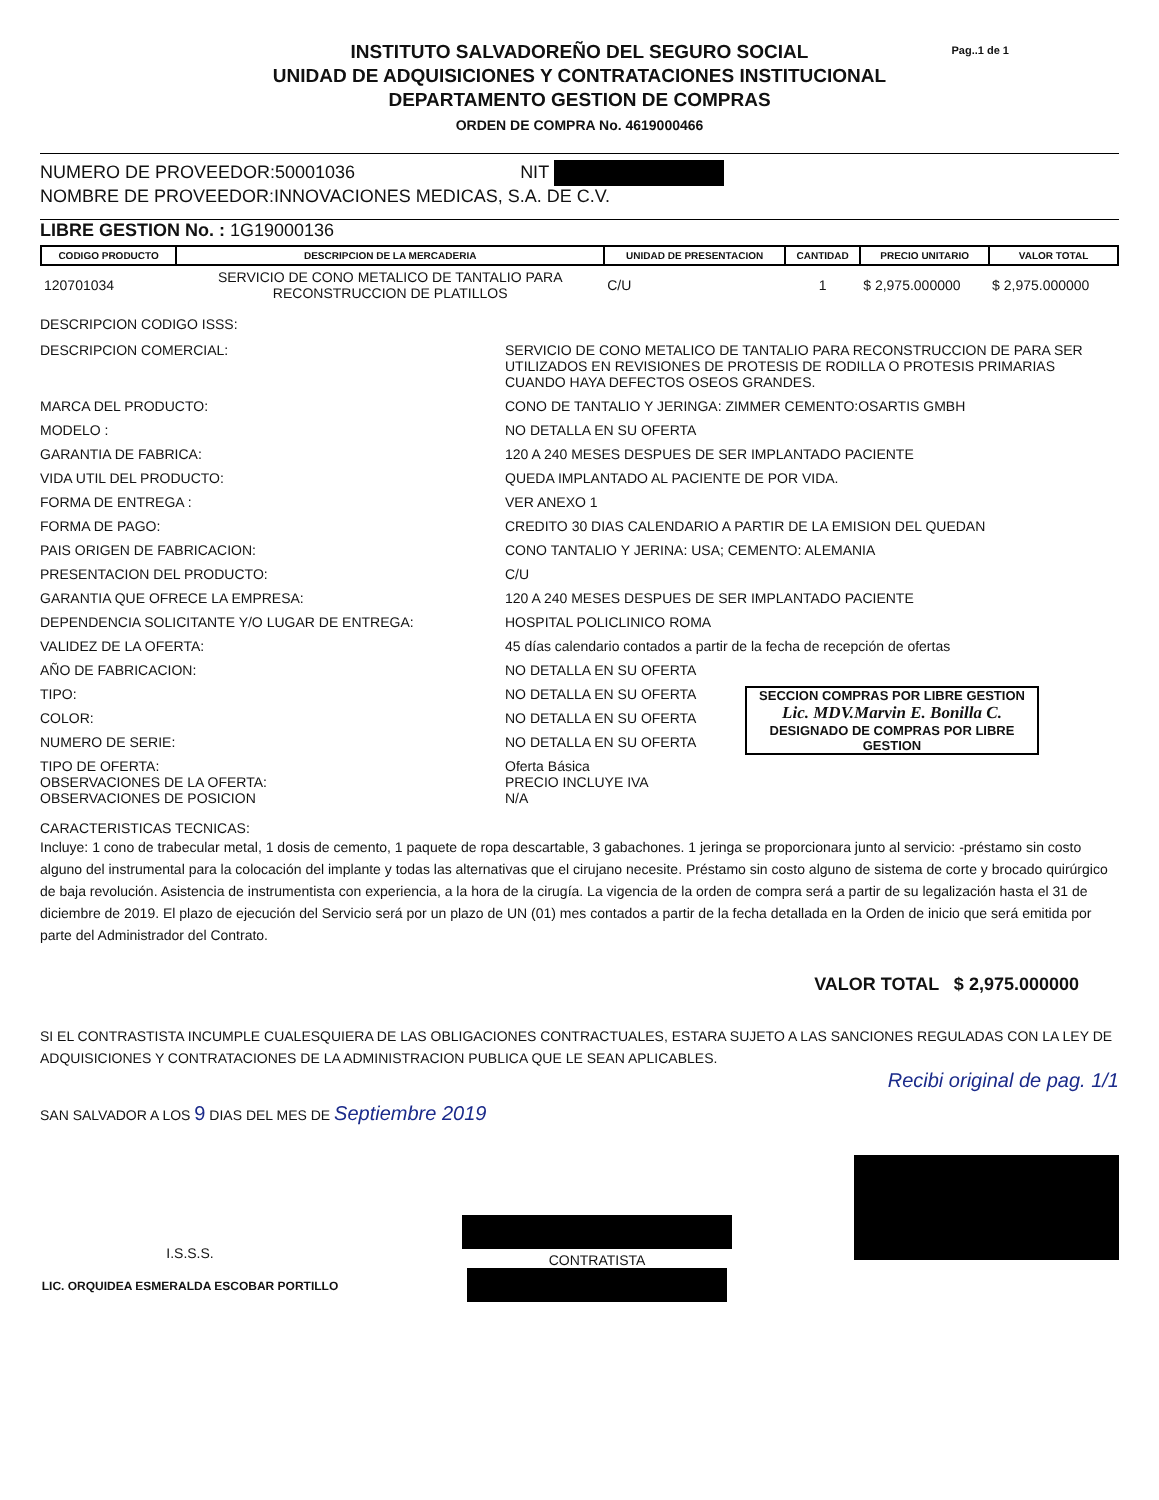Pag..1 de 1
INSTITUTO SALVADOREÑO DEL SEGURO SOCIAL
UNIDAD DE ADQUISICIONES Y CONTRATACIONES INSTITUCIONAL
DEPARTAMENTO GESTION DE COMPRAS
ORDEN DE COMPRA No. 4619000466
NUMERO DE PROVEEDOR:50001036 NIT
NOMBRE DE PROVEEDOR:INNOVACIONES MEDICAS, S.A. DE C.V.
LIBRE GESTION No. : 1G19000136
| CODIGO PRODUCTO | DESCRIPCION DE LA MERCADERIA | UNIDAD DE PRESENTACION | CANTIDAD | PRECIO UNITARIO | VALOR TOTAL |
| --- | --- | --- | --- | --- | --- |
| 120701034 | SERVICIO DE CONO METALICO DE TANTALIO PARA RECONSTRUCCION DE PLATILLOS | C/U | 1 | $ 2,975.000000 | $ 2,975.000000 |
DESCRIPCION CODIGO ISSS:
DESCRIPCION COMERCIAL: SERVICIO DE CONO METALICO DE TANTALIO PARA RECONSTRUCCION DE PARA SER UTILIZADOS EN REVISIONES DE PROTESIS DE RODILLA O PROTESIS PRIMARIAS CUANDO HAYA DEFECTOS OSEOS GRANDES.
MARCA DEL PRODUCTO: CONO DE TANTALIO Y JERINGA: ZIMMER CEMENTO:OSARTIS GMBH
MODELO : NO DETALLA EN SU OFERTA
GARANTIA DE FABRICA: 120 A 240 MESES DESPUES DE SER IMPLANTADO PACIENTE
VIDA UTIL DEL PRODUCTO: QUEDA IMPLANTADO AL PACIENTE DE POR VIDA.
FORMA DE ENTREGA : VER ANEXO 1
FORMA DE PAGO: CREDITO 30 DIAS CALENDARIO A PARTIR DE LA EMISION DEL QUEDAN
PAIS ORIGEN DE FABRICACION: CONO TANTALIO Y JERINA: USA; CEMENTO: ALEMANIA
PRESENTACION DEL PRODUCTO: C/U
GARANTIA QUE OFRECE LA EMPRESA: 120 A 240 MESES DESPUES DE SER IMPLANTADO PACIENTE
DEPENDENCIA SOLICITANTE Y/O LUGAR DE ENTREGA: HOSPITAL POLICLINICO ROMA
VALIDEZ DE LA OFERTA: 45 días calendario contados a partir de la fecha de recepción de ofertas
AÑO DE FABRICACION: NO DETALLA EN SU OFERTA
SECCION COMPRAS POR LIBRE GESTION
Lic. MDV.Marvin E. Bonilla C.
DESIGNADO DE COMPRAS POR LIBRE GESTION
TIPO: NO DETALLA EN SU OFERTA
COLOR: NO DETALLA EN SU OFERTA
NUMERO DE SERIE: NO DETALLA EN SU OFERTA
TIPO DE OFERTA: Oferta Básica
OBSERVACIONES DE LA OFERTA: PRECIO INCLUYE IVA
OBSERVACIONES DE POSICION N/A
CARACTERISTICAS TECNICAS:
Incluye: 1 cono de trabecular metal, 1 dosis de cemento, 1 paquete de ropa descartable, 3 gabachones. 1 jeringa se proporcionara junto al servicio: -préstamo sin costo alguno del instrumental para la colocación del implante y todas las alternativas que el cirujano necesite. Préstamo sin costo alguno de sistema de corte y brocado quirúrgico de baja revolución. Asistencia de instrumentista con experiencia, a la hora de la cirugía. La vigencia de la orden de compra será a partir de su legalización hasta el 31 de diciembre de 2019. El plazo de ejecución del Servicio será por un plazo de UN (01) mes contados a partir de la fecha detallada en la Orden de inicio que será emitida por parte del Administrador del Contrato.
VALOR TOTAL $ 2,975.000000
SI EL CONTRASTISTA INCUMPLE CUALESQUIERA DE LAS OBLIGACIONES CONTRACTUALES, ESTARA SUJETO A LAS SANCIONES REGULADAS CON LA LEY DE ADQUISICIONES Y CONTRATACIONES DE LA ADMINISTRACION PUBLICA QUE LE SEAN APLICABLES.
Recibi original de pag. 1/1
SAN SALVADOR A LOS 9 DIAS DEL MES DE Septiembre 2019
I.S.S.S.
LIC. ORQUIDEA ESMERALDA ESCOBAR PORTILLO
CONTRATISTA